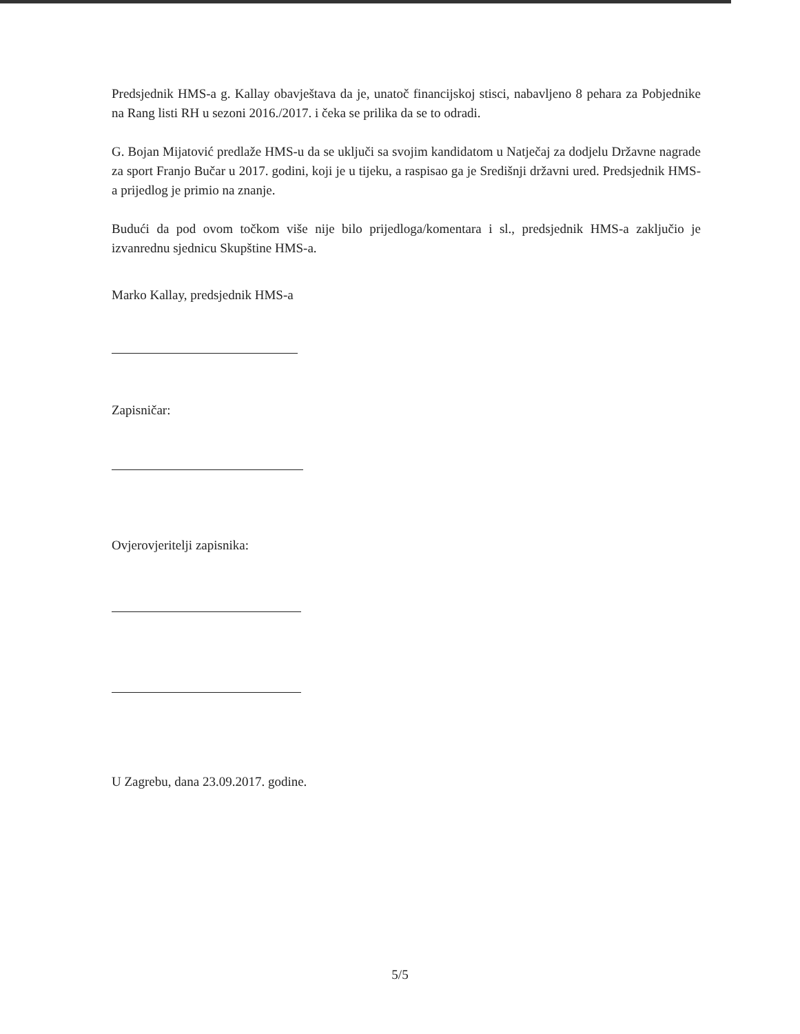Predsjednik HMS-a g. Kallay obavještava da je, unatoč financijskoj stisci, nabavljeno 8 pehara za Pobjednike na Rang listi RH u sezoni 2016./2017. i čeka se prilika da se to odradi.
G. Bojan Mijatović predlaže HMS-u da se uključi sa svojim kandidatom u Natječaj za dodjelu Državne nagrade za sport Franjo Bučar u 2017. godini, koji je u tijeku, a raspisao ga je Središnji državni ured. Predsjednik HMS-a prijedlog je primio na znanje.
Budući da pod ovom točkom više nije bilo prijedloga/komentara i sl., predsjednik HMS-a zaključio je izvanrednu sjednicu Skupštine HMS-a.
Marko Kallay, predsjednik HMS-a
Zapisničar:
Ovjerovjeritelji zapisnika:
U Zagrebu, dana 23.09.2017. godine.
5/5